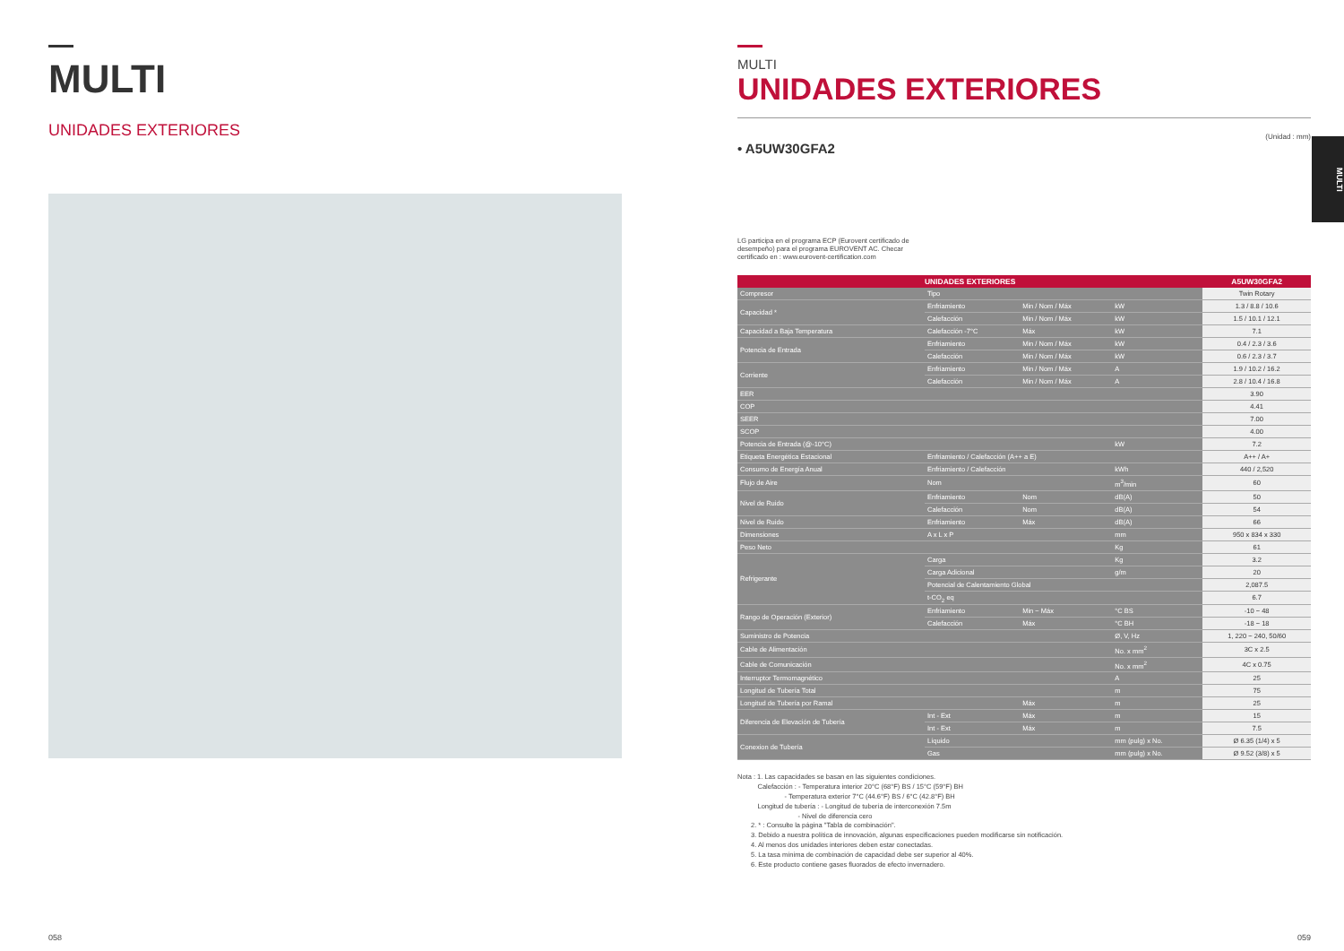MULTI
UNIDADES EXTERIORES
MULTI
UNIDADES EXTERIORES
(Unidad : mm)
• A5UW30GFA2
LG participa en el programa ECP (Eurovent certificado de desempeño) para el programa EUROVENT AC. Checar certificado en : www.eurovent-certification.com
| UNIDADES EXTERIORES | | | | A5UW30GFA2 |
| --- | --- | --- | --- | --- |
| Compresor | Tipo | | | Twin Rotary |
| Capacidad * | Enfriamiento | Min / Nom / Máx | kW | 1.3 / 8.8 / 10.6 |
| | Calefacción | Min / Nom / Máx | kW | 1.5 / 10.1 / 12.1 |
| Capacidad a Baja Temperatura | Calefacción -7°C | Máx | kW | 7.1 |
| Potencia de Entrada | Enfriamiento | Min / Nom / Máx | kW | 0.4 / 2.3 / 3.6 |
| | Calefacción | Min / Nom / Máx | kW | 0.6 / 2.3 / 3.7 |
| Corriente | Enfriamiento | Min / Nom / Máx | A | 1.9 / 10.2 / 16.2 |
| | Calefacción | Min / Nom / Máx | A | 2.8 / 10.4 / 16.8 |
| EER | | | | 3.90 |
| COP | | | | 4.41 |
| SEER | | | | 7.00 |
| SCOP | | | | 4.00 |
| Potencia de Entrada (@-10°C) | | | kW | 7.2 |
| Etiqueta Energética Estacional | Enfriamiento / Calefacción (A++ a E) | | | A++ / A+ |
| Consumo de Energía Anual | Enfriamiento / Calefacción | | kWh | 440 / 2,520 |
| Flujo de Aire | Nom | | m<sup>3</sup>/min | 60 |
| Nivel de Ruido | Enfriamiento | Nom | dB(A) | 50 |
| | Calefacción | Nom | dB(A) | 54 |
| Nivel de Ruido | Enfriamiento | Máx | dB(A) | 66 |
| Dimensiones | A x L x P | | mm | 950 x 834 x 330 |
| Peso Neto | | | Kg | 61 |
| Refrigerante | Carga | | Kg | 3.2 |
| | Carga Adicional | | g/m | 20 |
| | Potencial de Calentamiento Global | | | 2,087.5 |
| | t-CO<sub>2</sub> eq | | | 6.7 |
| Rango de Operación (Exterior) | Enfriamiento | Min ~ Máx | °C BS | -10 ~ 48 |
| | Calefacción | Máx | °C BH | -18 ~ 18 |
| Suministro de Potencia | | | Ø, V, Hz | 1, 220 ~ 240, 50/60 |
| Cable de Alimentación | | | No. x mm<sup>2</sup> | 3C x 2.5 |
| Cable de Comunicación | | | No. x mm<sup>2</sup> | 4C x 0.75 |
| Interruptor Termomagnético | | | A | 25 |
| Longitud de Tubería Total | | | m | 75 |
| Longitud de Tubería por Ramal | | Máx | m | 25 |
| Diferencia de Elevación de Tubería | Int - Ext | Máx | m | 15 |
| | Int - Ext | Máx | m | 7.5 |
| Conexion de Tubería | Líquido | | mm (pulg) x No. | Ø 6.35 (1/4) x 5 |
| | Gas | | mm (pulg) x No. | Ø 9.52 (3/8) x 5 |
Nota : 1. Las capacidades se basan en las siguientes condiciones.
   Calefacción : - Temperatura interior 20°C (68°F) BS / 15°C (59°F) BH
       - Temperatura exterior 7°C (44.6°F) BS / 6°C (42.8°F) BH
   Longitud de tubería : - Longitud de tubería de interconexión 7.5m
         - Nivel de diferencia cero
  2. * : Consulte la página "Tabla de combinación".
  3. Debido a nuestra política de innovación, algunas especificaciones pueden modificarse sin notificación.
  4. Al menos dos unidades interiores deben estar conectadas.
  5. La tasa mínima de combinación de capacidad debe ser superior al 40%.
  6. Este producto contiene gases fluorados de efecto invernadero.
MULTI
058 059